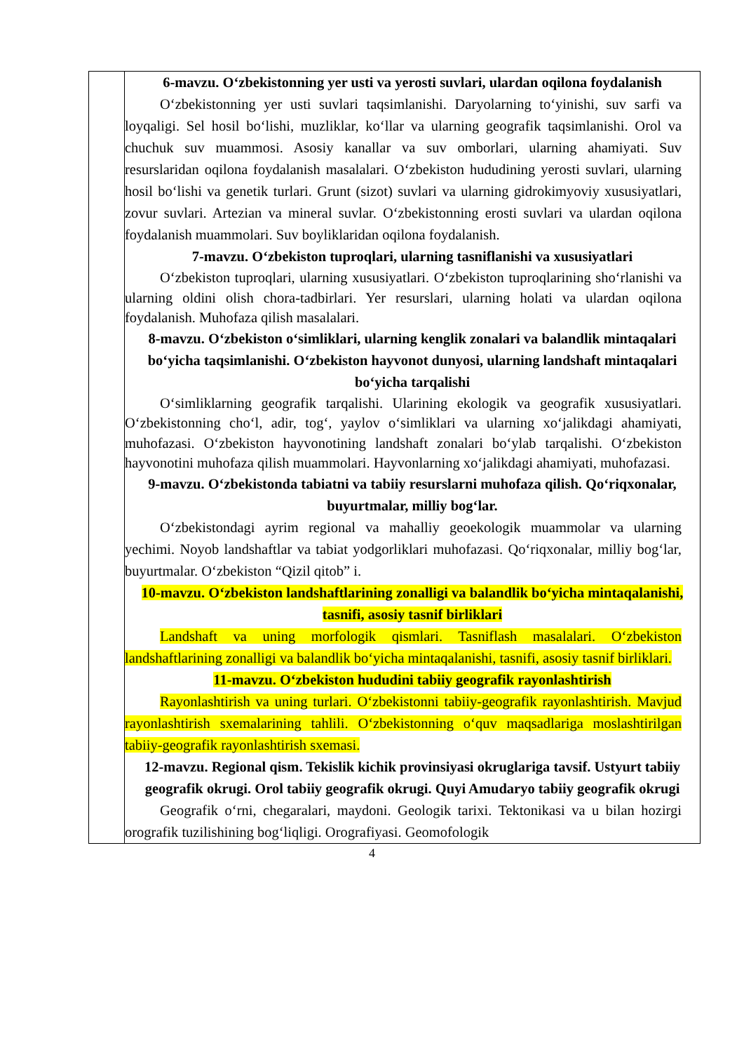| | 6-mavzu. O‘zbekistonning yer usti va yerosti suvlari, ulardan oqilona foydalanish O‘zbekistonning yer usti suvlari taqsimlanishi. Daryolarning to‘yinishi, suv sarfi va loyqaligi. Sel hosil bo‘lishi, muzliklar, ko‘llar va ularning geografik taqsimlanishi. Orol va chuchuk suv muammosi. Asosiy kanallar va suv omborlari, ularning ahamiyati. Suv resurslaridan oqilona foydalanish masalalari. O‘zbekiston hududining yerosti suvlari, ularning hosil bo‘lishi va genetik turlari. Grunt (sizot) suvlari va ularning gidrokimyoviy xususiyatlari, zovur suvlari. Artezian va mineral suvlar. O‘zbekistonning erosti suvlari va ulardan oqilona foydalanish muammolari. Suv boyliklaridan oqilona foydalanish. 7-mavzu. O‘zbekiston tuproqlari, ularning tasniflanishi va xususiyatlari O‘zbekiston tuproqlari, ularning xususiyatlari. O‘zbekiston tuproqlarining sho‘rlanishi va ularning oldini olish chora-tadbirlari. Yer resurslari, ularning holati va ulardan oqilona foydalanish. Muhofaza qilish masalalari. 8-mavzu. O‘zbekiston o‘simliklari, ularning kenglik zonalari va balandlik mintaqalari bo‘yicha taqsimlanishi. O‘zbekiston hayvonot dunyosi, ularning landshaft mintaqalari bo‘yicha tarqalishi O‘simliklarning geografik tarqalishi. Ularining ekologik va geografik xususiyatlari. O‘zbekistonning cho‘l, adir, tog‘, yaylov o‘simliklari va ularning xo‘jalikdagi ahamiyati, muhofazasi. O‘zbekiston hayvonotining landshaft zonalari bo‘ylab tarqalishi. O‘zbekiston hayvonotini muhofaza qilish muammolari. Hayvonlarning xo‘jalikdagi ahamiyati, muhofazasi. 9-mavzu. O‘zbekistonda tabiatni va tabiiy resurslarni muhofaza qilish. Qo‘riqxonalar, buyurtmalar, milliy bog‘lar. O‘zbekistondagi ayrim regional va mahalliy geoekologik muammolar va ularning yechimi. Noyob landshaftlar va tabiat yodgorliklari muhofazasi. Qo‘riqxonalar, milliy bog‘lar, buyurtmalar. O‘zbekiston “Qizil qitob” i. 10-mavzu. O‘zbekiston landshaftlarining zonalligi va balandlik bo‘yicha mintaqalanishi, tasnifi, asosiy tasnif birliklari Landshaft va uning morfologik qismlari. Tasniflash masalalari. O‘zbekiston landshaftlarining zonalligi va balandlik bo‘yicha mintaqalanishi, tasnifi, asosiy tasnif birliklari. 11-mavzu. O‘zbekiston hududini tabiiy geografik rayonlashtirish Rayonlashtirish va uning turlari. O‘zbekistonni tabiiy-geografik rayonlashtirish. Mavjud rayonlashtirish sxemalarining tahlili. O‘zbekistonning o‘quv maqsadlariga moslashtirilgan tabiiy-geografik rayonlashtirish sxemasi. 12-mavzu. Regional qism. Tekislik kichik provinsiyasi okruglariga tavsif. Ustyurt tabiiy geografik okrugi. Orol tabiiy geografik okrugi. Quyi Amudaryo tabiiy geografik okrugi Geografik o‘rni, chegaralari, maydoni. Geologik tarixi. Tektonikasi va u bilan hozirgi orografik tuzilishining bog‘liqligi. Orografiyasi. Geomofologik |
4